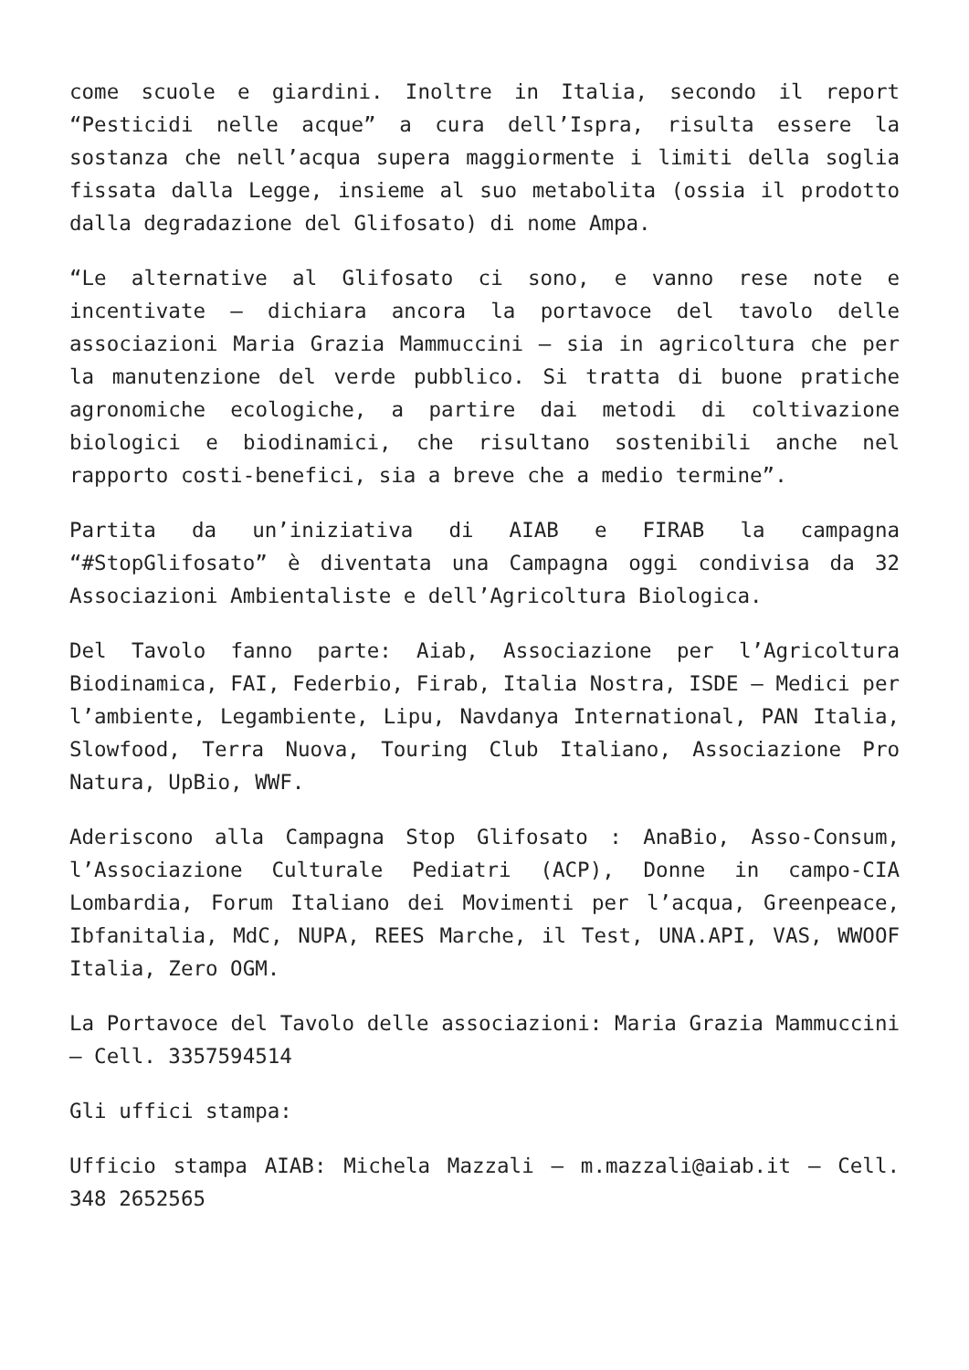come scuole e giardini. Inoltre in Italia, secondo il report “Pesticidi nelle acque” a cura dell’Ispra, risulta essere la sostanza che nell’acqua supera maggiormente i limiti della soglia fissata dalla Legge, insieme al suo metabolita (ossia il prodotto dalla degradazione del Glifosato) di nome Ampa.
“Le alternative al Glifosato ci sono, e vanno rese note e incentivate – dichiara ancora la portavoce del tavolo delle associazioni Maria Grazia Mammuccini – sia in agricoltura che per la manutenzione del verde pubblico. Si tratta di buone pratiche agronomiche ecologiche, a partire dai metodi di coltivazione biologici e biodinamici, che risultano sostenibili anche nel rapporto costi-benefici, sia a breve che a medio termine”.
Partita da un’iniziativa di AIAB e FIRAB la campagna “#StopGlifosato” è diventata una Campagna oggi condivisa da 32 Associazioni Ambientaliste e dell’Agricoltura Biologica.
Del Tavolo fanno parte: Aiab, Associazione per l’Agricoltura Biodinamica, FAI, Federbio, Firab, Italia Nostra, ISDE – Medici per l’ambiente, Legambiente, Lipu, Navdanya International, PAN Italia, Slowfood, Terra Nuova, Touring Club Italiano, Associazione Pro Natura, UpBio, WWF.
Aderiscono alla Campagna Stop Glifosato : AnaBio, Asso-Consum, l’Associazione Culturale Pediatri (ACP), Donne in campo-CIA Lombardia, Forum Italiano dei Movimenti per l’acqua, Greenpeace, Ibfanitalia, MdC, NUPA, REES Marche, il Test, UNA.API, VAS, WWOOF Italia, Zero OGM.
La Portavoce del Tavolo delle associazioni: Maria Grazia Mammuccini – Cell. 3357594514
Gli uffici stampa:
Ufficio stampa AIAB: Michela Mazzali – m.mazzali@aiab.it – Cell. 348 2652565